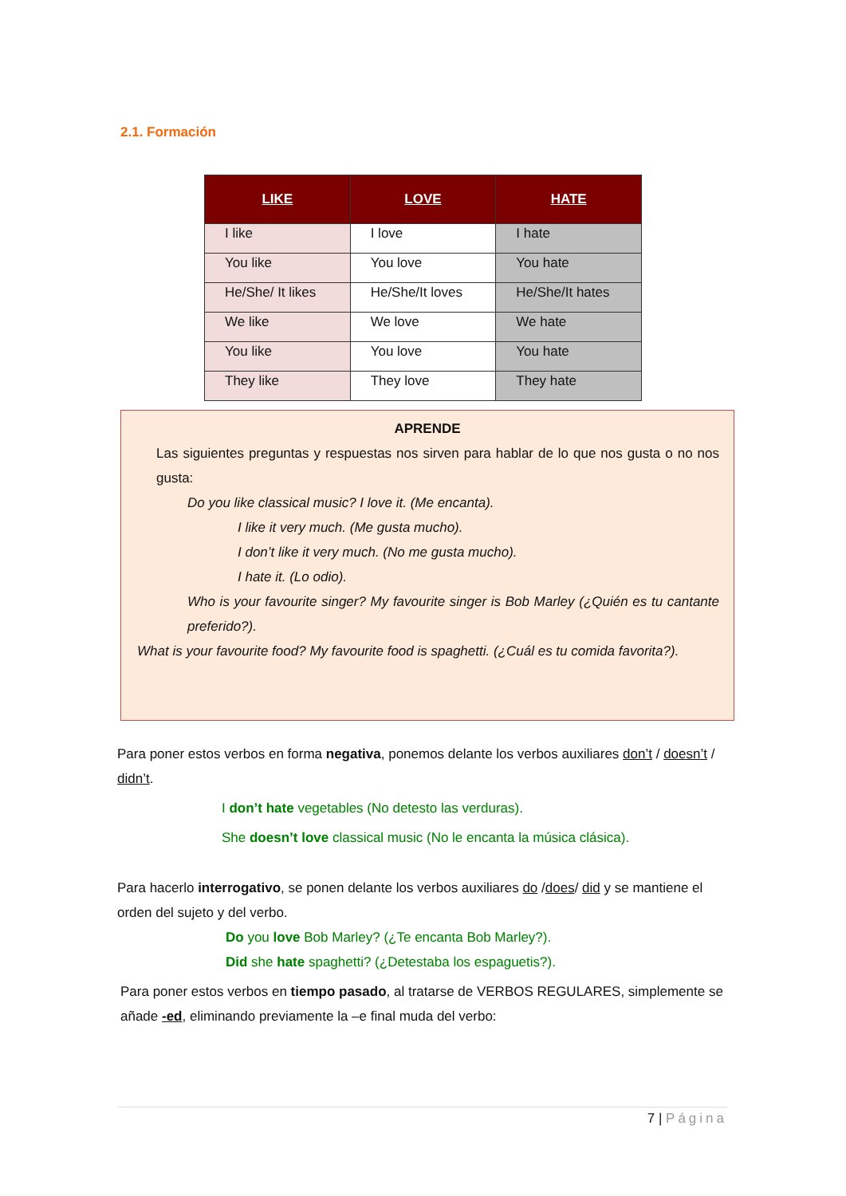2.1. Formación
| LIKE | LOVE | HATE |
| --- | --- | --- |
| I like | I love | I hate |
| You like | You love | You hate |
| He/She/ It likes | He/She/It loves | He/She/It hates |
| We like | We love | We hate |
| You like | You love | You hate |
| They like | They love | They hate |
APRENDE
Las siguientes preguntas y respuestas nos sirven para hablar de lo que nos gusta o no nos gusta:
Do you like classical music? I love it. (Me encanta).
I like it very much. (Me gusta mucho).
I don’t like it very much. (No me gusta mucho).
I hate it. (Lo odio).
Who is your favourite singer? My favourite singer is Bob Marley (¿Quién es tu cantante preferido?).
What is your favourite food? My favourite food is spaghetti. (¿Cuál es tu comida favorita?).
Para poner estos verbos en forma negativa, ponemos delante los verbos auxiliares don’t / doesn’t / didn’t.
I don’t hate vegetables (No detesto las verduras).
She doesn’t love classical music (No le encanta la música clásica).
Para hacerlo interrogativo, se ponen delante los verbos auxiliares do /does/ did y se mantiene el orden del sujeto y del verbo.
Do you love Bob Marley? (¿Te encanta Bob Marley?).
Did she hate spaghetti? (¿Detestaba los espaguetis?).
Para poner estos verbos en tiempo pasado, al tratarse de VERBOS REGULARES, simplemente se añade -ed, eliminando previamente la –e final muda del verbo:
7 | Página